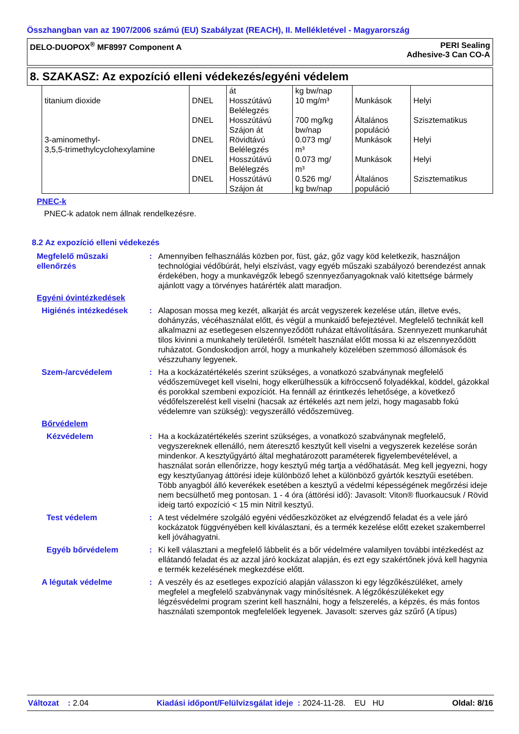Összhangban van az 1907/2006 számú (EU) Szabályzat (REACH), II. Mellékletével - Magyarország
DELO-DUOPOX<sup>®</sup> MF8997 Component A
PERI Sealing
Adhesive-3 Can CO-A
8. SZAKASZ: Az expozíció elleni védekezés/egyéni védelem
| titanium dioxide | DNEL | át Hosszútávú Belélegzés | kg bw/nap 10 mg/m³ | Munkások | Helyi |
| | DNEL | Hosszútávú Szájon át | 700 mg/kg bw/nap | Általános populáció | Szisztematikus |
| 3-aminomethyl- 3,5,5-trimethylcyclohexylamine | DNEL | Rövidtávú Belélegzés | 0.073 mg/ m³ | Munkások | Helyi |
| | DNEL | Hosszútávú Belélegzés | 0.073 mg/ m³ | Munkások | Helyi |
| | DNEL | Hosszútávú Szájon át | 0.526 mg/ kg bw/nap | Általános populáció | Szisztematikus |
PNEC-k
PNEC-k adatok nem állnak rendelkezésre.
8.2 Az expozíció elleni védekezés
Megfelelő műszaki ellenőrzés
: Amennyiben felhasználás közben por, füst, gáz, gőz vagy köd keletkezik, használjon technológiai védőbúrát, helyi elszívást, vagy egyéb műszaki szabályozó berendezést annak érdekében, hogy a munkavégzők lebegő szennyezőanyagoknak való kitettsége bármely ajánlott vagy a törvényes határérték alatt maradjon.
Egyéni óvintézkedések
Higiénés intézkedések : Alaposan mossa meg kezét, alkarját és arcát vegyszerek kezelése után, illetve evés, dohányzás, vécéhasználat előtt, és végül a munkaidő befejeztével. Megfelelő technikát kell alkalmazni az esetlegesen elszennyeződött ruházat eltávolítására. Szennyezett munkaruhát tilos kivinni a munkahely területéről. Ismételt használat előtt mossa ki az elszennyeződött ruházatot. Gondoskodjon arról, hogy a munkahely közelében szemmosó állomások és vészzuhany legyenek.
Szem-/arcvédelem : Ha a kockázatértékelés szerint szükséges, a vonatkozó szabványnak megfelelő védőszemüveget kell viselni, hogy elkerülhessük a kifröccsenő folyadékkal, köddel, gázokkal és porokkal szembeni expozíciót. Ha fennáll az érintkezés lehetősége, a következő védőfelszerelést kell viselni (hacsak az értékelés azt nem jelzi, hogy magasabb fokú védelemre van szükség): vegyszerálló védőszemüveg.
Bőrvédelem
Kézvédelem : Ha a kockázatértékelés szerint szükséges, a vonatkozó szabványnak megfelelő, vegyszereknek ellenálló, nem áteresztő kesztyűt kell viselni a vegyszerek kezelése során mindenkor. A kesztyűgyártó által meghatározott paraméterek figyelembevételével, a használat során ellenőrizze, hogy kesztyű még tartja a védőhatását. Meg kell jegyezni, hogy egy kesztyűanyag áttörési ideje különböző lehet a különböző gyártók kesztyűi esetében. Több anyagból álló keverékek esetében a kesztyű a védelmi képességének megőrzési ideje nem becsülhető meg pontosan. 1 - 4 óra (áttörési idő): Javasolt: Viton® fluorkaucsuk / Rövid ideig tartó expozíció < 15 min Nitril kesztyű.
Test védelem : A test védelmére szolgáló egyéni védőeszközöket az elvégzendő feladat és a vele járó kockázatok függvényében kell kiválasztani, és a termék kezelése előtt ezeket szakemberrel kell jóváhagyatni.
Egyéb bőrvédelem : Ki kell választani a megfelelő lábbelit és a bőr védelmére valamilyen további intézkedést az ellátandó feladat és az azzal járó kockázat alapján, és ezt egy szakértőnek jóvá kell hagynia e termék kezelésének megkezdése előtt.
A légutak védelme : A veszély és az esetleges expozíció alapján válasszon ki egy légzőkészüléket, amely megfelel a megfelelő szabványnak vagy minősítésnek. A légzőkészülékeket egy légzésvédelmi program szerint kell használni, hogy a felszerelés, a képzés, és más fontos használati szempontok megfelelőek legyenek. Javasolt: szerves gáz szűrő (A típus)
Változat : 2.04 Kiadási időpont/Felülvizsgálat ideje : 2024-11-28. EU HU Oldal: 8/16